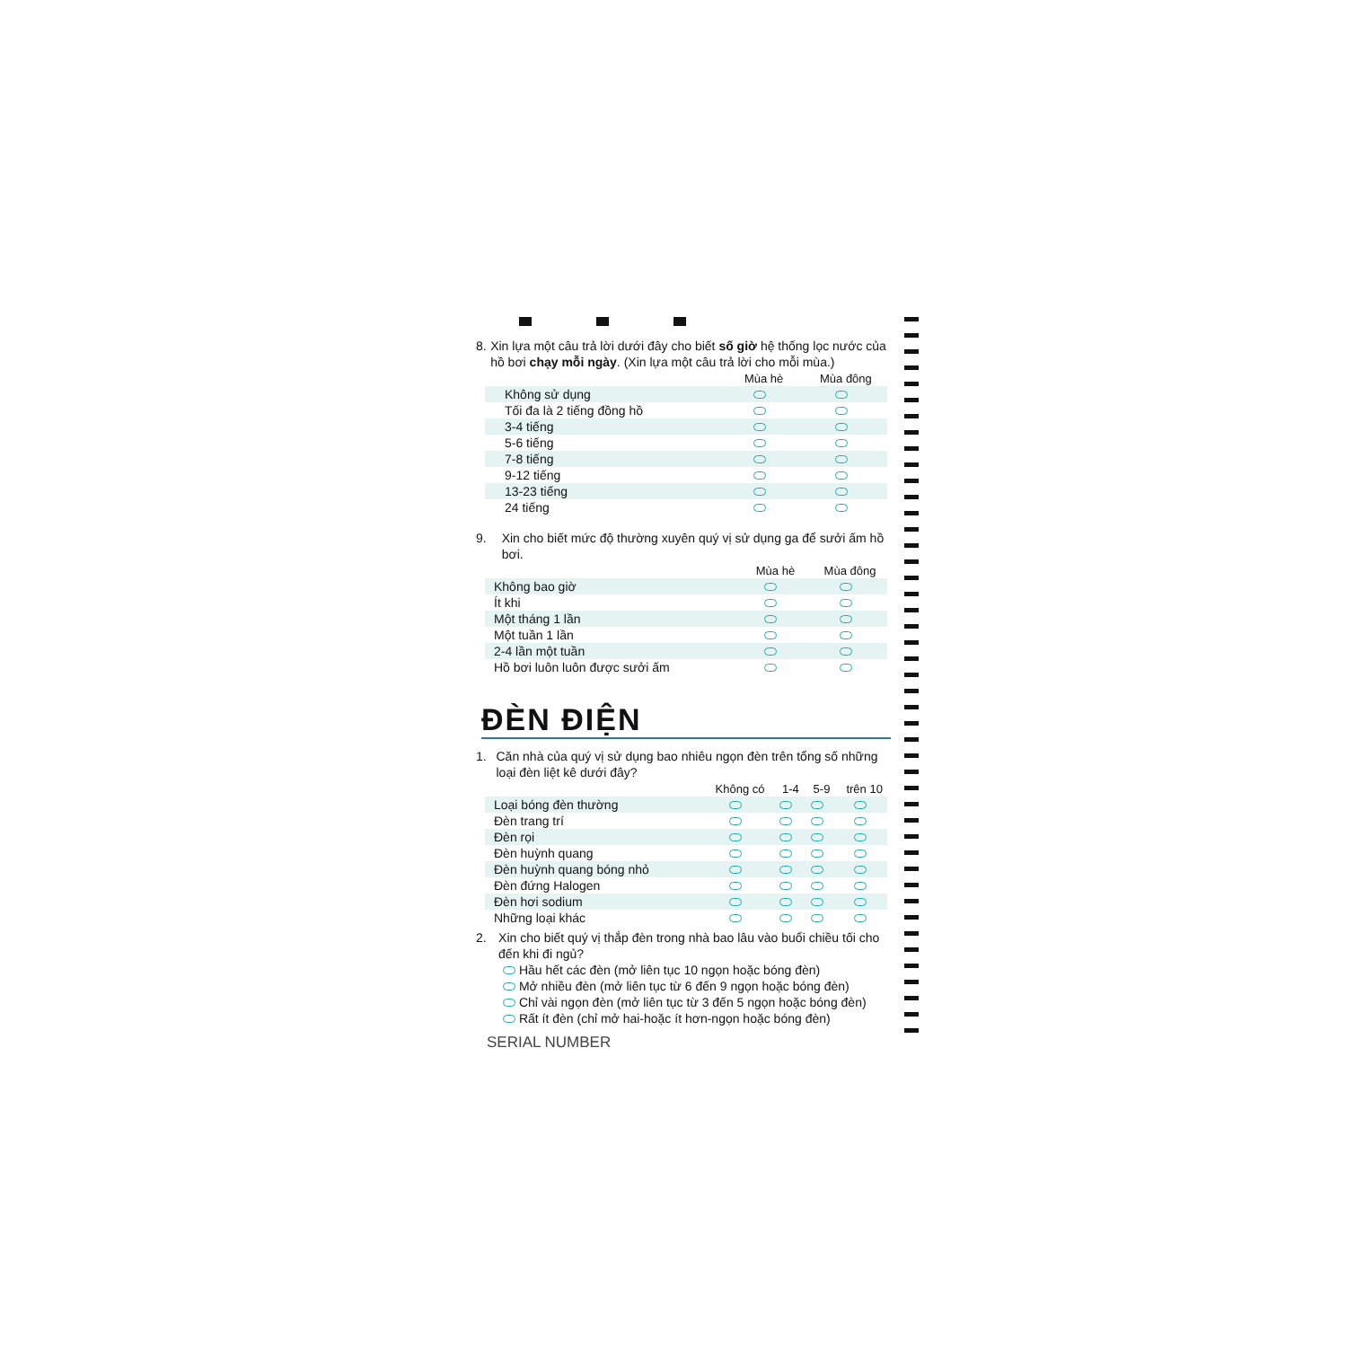8. Xin lựa một câu trả lời dưới đây cho biết số giờ hệ thống lọc nước của hồ bơi chạy mỗi ngày. (Xin lựa một câu trả lời cho mỗi mùa.)
| | Mùa hè | Mùa đông |
| --- | --- | --- |
| Không sử dụng | | |
| Tối đa là 2 tiếng đồng hồ | | |
| 3-4 tiếng | | |
| 5-6 tiếng | | |
| 7-8 tiếng | | |
| 9-12 tiếng | | |
| 13-23 tiếng | | |
| 24 tiếng | | |
9. Xin cho biết mức độ thường xuyên quý vị sử dụng ga để sưởi ấm hồ bơi.
| | Mùa hè | Mùa đông |
| --- | --- | --- |
| Không bao giờ | | |
| Ít khi | | |
| Một tháng 1 lần | | |
| Một tuần 1 lần | | |
| 2-4 lần một tuần | | |
| Hồ bơi luôn luôn được sưởi ấm | | |
ĐÈN ĐIỆN
1. Căn nhà của quý vị sử dụng bao nhiêu ngọn đèn trên tổng số những loại đèn liệt kê dưới đây?
| | Không có | 1-4 | 5-9 | trên 10 |
| --- | --- | --- | --- | --- |
| Loại bóng đèn thường | | | | |
| Đèn trang trí | | | | |
| Đèn rọi | | | | |
| Đèn huỳnh quang | | | | |
| Đèn huỳnh quang bóng nhỏ | | | | |
| Đèn đứng Halogen | | | | |
| Đèn hơi sodium | | | | |
| Những loại khác | | | | |
2. Xin cho biết quý vị thắp đèn trong nhà bao lâu vào buổi chiều tối cho đến khi đi ngủ?
Hầu hết các đèn (mở liên tục 10 ngọn hoặc bóng đèn)
Mở nhiều đèn (mở liên tục từ 6 đến 9 ngọn hoặc bóng đèn)
Chỉ vài ngọn đèn (mở liên tục từ 3 đến 5 ngọn hoặc bóng đèn)
Rất ít đèn (chỉ mở hai-hoặc ít hơn-ngọn hoặc bóng đèn)
SERIAL NUMBER